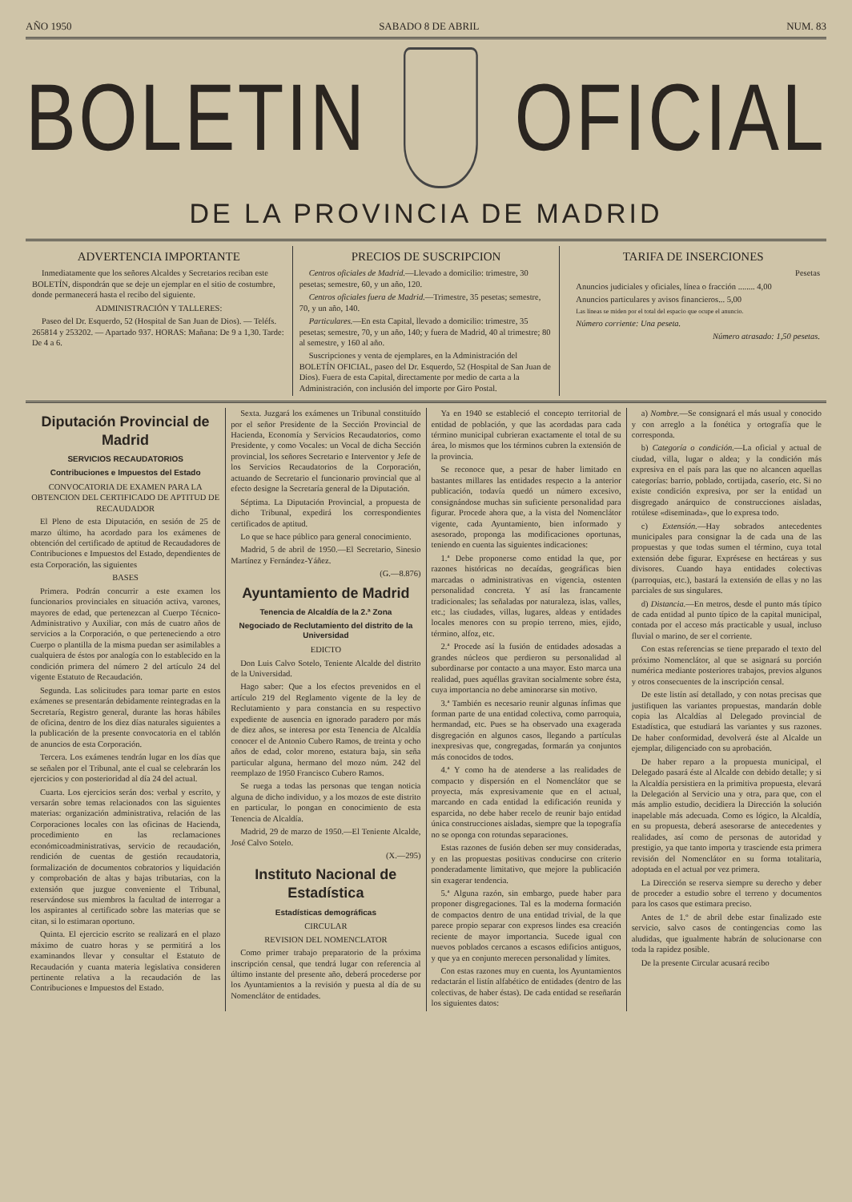AÑO 1950 SABADO 8 DE ABRIL NUM. 83
BOLETIN OFICIAL
DE LA PROVINCIA DE MADRID
ADVERTENCIA IMPORTANTE
Inmediatamente que los señores Alcaldes y Secretarios reciban este BOLETÍN, dispondrán que se deje un ejemplar en el sitio de costumbre, donde permanecerá hasta el recibo del siguiente.
ADMINISTRACIÓN Y TALLERES:
Paseo del Dr. Esquerdo, 52 (Hospital de San Juan de Dios). — Teléfs. 265814 y 253202. — Apartado 937. HORAS: Mañana: De 9 a 1,30. Tarde: De 4 a 6.
PRECIOS DE SUSCRIPCION
Centros oficiales de Madrid.—Llevado a domicilio: trimestre, 30 pesetas; semestre, 60, y un año, 120.
Centros oficiales fuera de Madrid.—Trimestre, 35 pesetas; semestre, 70, y un año, 140.
Particulares.—En esta Capital, llevado a domicilio: trimestre, 35 pesetas; semestre, 70, y un año, 140; y fuera de Madrid, 40 al trimestre; 80 al semestre, y 160 al año.
Suscripciones y venta de ejemplares, en la Administración del BOLETÍN OFICIAL, paseo del Dr. Esquerdo, 52 (Hospital de San Juan de Dios). Fuera de esta Capital, directamente por medio de carta a la Administración, con inclusión del importe por Giro Postal.
TARIFA DE INSERCIONES
Pesetas
Anuncios judiciales y oficiales, línea o fracción ........ 4,00
Anuncios particulares y avisos financieros... 5,00
Las líneas se miden por el total del espacio que ocupe el anuncio.
Número corriente: Una peseta.
Número atrasado: 1,50 pesetas.
Diputación Provincial de Madrid
SERVICIOS RECAUDATORIOS
Contribuciones e Impuestos del Estado
CONVOCATORIA DE EXAMEN PARA LA OBTENCION DEL CERTIFICADO DE APTITUD DE RECAUDADOR
El Pleno de esta Diputación, en sesión de 25 de marzo último, ha acordado para los exámenes de obtención del certificado de aptitud de Recaudadores de Contribuciones e Impuestos del Estado, dependientes de esta Corporación, las siguientes
BASES
Primera. Podrán concurrir a este examen los funcionarios provinciales en situación activa, varones, mayores de edad, que pertenezcan al Cuerpo Técnico-Administrativo y Auxiliar, con más de cuatro años de servicios a la Corporación, o que perteneciendo a otro Cuerpo o plantilla de la misma puedan ser asimilables a cualquiera de éstos por analogía con lo establecido en la condición primera del número 2 del artículo 24 del vigente Estatuto de Recaudación.
Segunda. Las solicitudes para tomar parte en estos exámenes se presentarán debidamente reintegradas en la Secretaría, Registro general, durante las horas hábiles de oficina, dentro de los diez días naturales siguientes a la publicación de la presente convocatoria en el tablón de anuncios de esta Corporación.
Tercera. Los exámenes tendrán lugar en los días que se señalen por el Tribunal, ante el cual se celebrarán los ejercicios y con posterioridad al día 24 del actual.
Cuarta. Los ejercicios serán dos: verbal y escrito, y versarán sobre temas relacionados con las siguientes materias: organización administrativa, relación de las Corporaciones locales con las oficinas de Hacienda, procedimiento en las reclamaciones económicoadministrativas, servicio de recaudación, rendición de cuentas de gestión recaudatoria, formalización de documentos cobratorios y liquidación y comprobación de altas y bajas tributarias, con la extensión que juzgue conveniente el Tribunal, reservándose sus miembros la facultad de interrogar a los aspirantes al certificado sobre las materias que se citan, si lo estimaran oportuno.
Quinta. El ejercicio escrito se realizará en el plazo máximo de cuatro horas y se permitirá a los examinandos llevar y consultar el Estatuto de Recaudación y cuanta materia legislativa consideren pertinente relativa a la recaudación de las Contribuciones e Impuestos del Estado.
Sexta. Juzgará los exámenes un Tribunal constituído por el señor Presidente de la Sección Provincial de Hacienda, Economía y Servicios Recaudatorios, como Presidente, y como Vocales: un Vocal de dicha Sección provincial, los señores Secretario e Interventor y Jefe de los Servicios Recaudatorios de la Corporación, actuando de Secretario el funcionario provincial que al efecto designe la Secretaría general de la Diputación.
Séptima. La Diputación Provincial, a propuesta de dicho Tribunal, expedirá los correspondientes certificados de aptitud.
Lo que se hace público para general conocimiento.
Madrid, 5 de abril de 1950.—El Secretario, Sinesio Martínez y Fernández-Yáñez.
(G.—8.876)
Ayuntamiento de Madrid
Tenencia de Alcaldía de la 2.ª Zona
Negociado de Reclutamiento del distrito de la Universidad
EDICTO
Don Luis Calvo Sotelo, Teniente Alcalde del distrito de la Universidad.
Hago saber: Que a los efectos prevenidos en el artículo 219 del Reglamento vigente de la ley de Reclutamiento y para constancia en su respectivo expediente de ausencia en ignorado paradero por más de diez años, se interesa por esta Tenencia de Alcaldía conocer el de Antonio Cubero Ramos, de treinta y ocho años de edad, color moreno, estatura baja, sin seña particular alguna, hermano del mozo núm. 242 del reemplazo de 1950 Francisco Cubero Ramos.
Se ruega a todas las personas que tengan noticia alguna de dicho individuo, y a los mozos de este distrito en particular, lo pongan en conocimiento de esta Tenencia de Alcaldía.
Madrid, 29 de marzo de 1950.—El Teniente Alcalde, José Calvo Sotelo.
(X.—295)
Instituto Nacional de Estadística
Estadísticas demográficas
CIRCULAR
REVISION DEL NOMENCLATOR
Como primer trabajo preparatorio de la próxima inscripción censal, que tendrá lugar con referencia al último instante del presente año, deberá procederse por los Ayuntamientos a la revisión y puesta al día de su Nomenclátor de entidades.
Ya en 1940 se estableció el concepto territorial de entidad de población, y que las acordadas para cada término municipal cubrieran exactamente el total de su área, lo mismos que los términos cubren la extensión de la provincia.
Se reconoce que, a pesar de haber limitado en bastantes millares las entidades respecto a la anterior publicación, todavía quedó un número excesivo, consignándose muchas sin suficiente personalidad para figurar. Procede ahora que, a la vista del Nomenclátor vigente, cada Ayuntamiento, bien informado y asesorado, proponga las modificaciones oportunas, teniendo en cuenta las siguientes indicaciones:
1.ª Debe proponerse como entidad la que, por razones históricas no decaídas, geográficas bien marcadas o administrativas en vigencia, ostenten personalidad concreta. Y así las francamente tradicionales; las señaladas por naturaleza, islas, valles, etc.; las ciudades, villas, lugares, aldeas y entidades locales menores con su propio terreno, mies, ejido, término, alfoz, etc.
2.ª Procede así la fusión de entidades adosadas a grandes núcleos que perdieron su personalidad al subordinarse por contacto a una mayor. Esto marca una realidad, pues aquéllas gravitan socialmente sobre ésta, cuya importancia no debe aminorarse sin motivo.
3.ª También es necesario reunir algunas ínfimas que forman parte de una entidad colectiva, como parroquia, hermandad, etc. Pues se ha observado una exagerada disgregación en algunos casos, llegando a partículas inexpresivas que, congregadas, formarán ya conjuntos más conocidos de todos.
4.ª Y como ha de atenderse a las realidades de compacto y dispersión en el Nomenclátor que se proyecta, más expresivamente que en el actual, marcando en cada entidad la edificación reunida y esparcida, no debe haber recelo de reunir bajo entidad única construcciones aisladas, siempre que la topografía no se oponga con rotundas separaciones.
Estas razones de fusión deben ser muy consideradas, y en las propuestas positivas conducirse con criterio ponderadamente limitativo, que mejore la publicación sin exagerar tendencia.
5.ª Alguna razón, sin embargo, puede haber para proponer disgregaciones. Tal es la moderna formación de compactos dentro de una entidad trivial, de la que parece propio separar con expresos lindes esa creación reciente de mayor importancia. Sucede igual con nuevos poblados cercanos a escasos edificios antiguos, y que ya en conjunto merecen personalidad y límites.
Con estas razones muy en cuenta, los Ayuntamientos redactarán el listín alfabético de entidades (dentro de las colectivas, de haber éstas). De cada entidad se reseñarán los siguientes datos:
a) Nombre.—Se consignará el más usual y conocido y con arreglo a la fonética y ortografía que le corresponda.
b) Categoría o condición.—La oficial y actual de ciudad, villa, lugar o aldea; y la condición más expresiva en el país para las que no alcancen aquellas categorías: barrio, poblado, cortijada, caserío, etc. Si no existe condición expresiva, por ser la entidad un disgregado anárquico de construcciones aisladas, rotúlese «diseminada», que lo expresa todo.
c) Extensión.—Hay sobrados antecedentes municipales para consignar la de cada una de las propuestas y que todas sumen el término, cuya total extensión debe figurar. Exprésese en hectáreas y sus divisores. Cuando haya entidades colectivas (parroquias, etc.), bastará la extensión de ellas y no las parciales de sus singulares.
d) Distancia.—En metros, desde el punto más típico de cada entidad al punto típico de la capital municipal, contada por el acceso más practicable y usual, incluso fluvial o marino, de ser el corriente.
Con estas referencias se tiene preparado el texto del próximo Nomenclátor, al que se asignará su porción numérica mediante posteriores trabajos, previos algunos y otros consecuentes de la inscripción censal.
De este listín así detallado, y con notas precisas que justifiquen las variantes propuestas, mandarán doble copia las Alcaldías al Delegado provincial de Estadística, que estudiará las variantes y sus razones. De haber conformidad, devolverá éste al Alcalde un ejemplar, diligenciado con su aprobación.
De haber reparo a la propuesta municipal, el Delegado pasará éste al Alcalde con debido detalle; y si la Alcaldía persistiera en la primitiva propuesta, elevará la Delegación al Servicio una y otra, para que, con el más amplio estudio, decidiera la Dirección la solución inapelable más adecuada. Como es lógico, la Alcaldía, en su propuesta, deberá asesorarse de antecedentes y realidades, así como de personas de autoridad y prestigio, ya que tanto importa y trasciende esta primera revisión del Nomenclátor en su forma totalitaria, adoptada en el actual por vez primera.
La Dirección se reserva siempre su derecho y deber de proceder a estudio sobre el terreno y documentos para los casos que estimara preciso.
Antes de 1.º de abril debe estar finalizado este servicio, salvo casos de contingencias como las aludidas, que igualmente habrán de solucionarse con toda la rapidez posible.
De la presente Circular acusará recibo